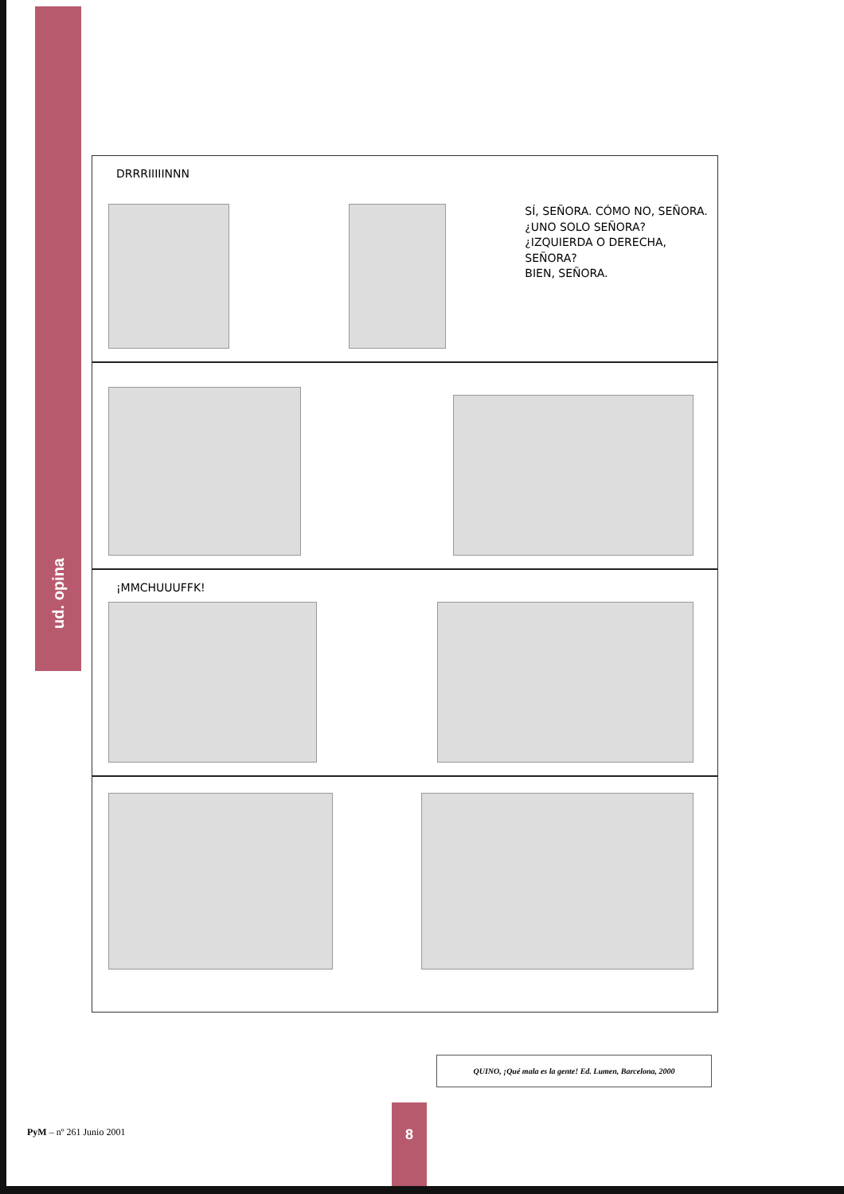ud. opina
DRRRIIIIINNN
SÍ, SEÑORA. CÓMO NO, SEÑORA.
¿UNO SOLO SEÑORA?
¿IZQUIERDA O DERECHA, SEÑORA?
BIEN, SEÑORA.
¡MMCHUUUFFK!
QUINO, ¡Qué mala es la gente! Ed. Lumen, Barcelona, 2000
PyM – nº 261 Junio 2001
8